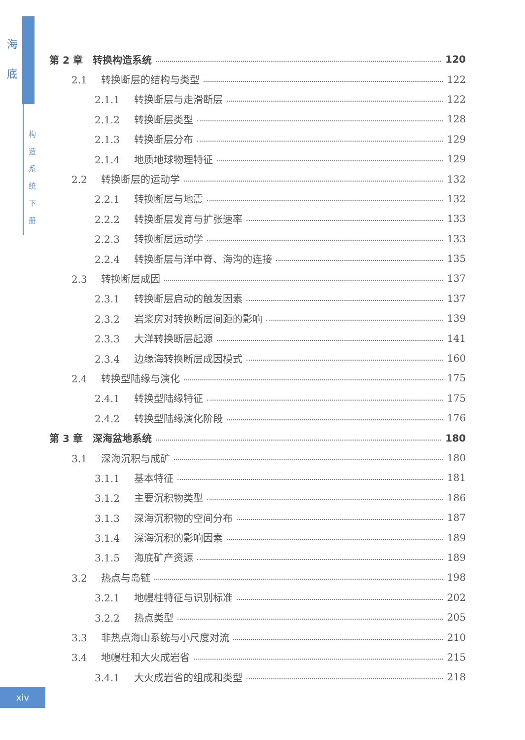海
底
构
造
系
统
下
册
第 2 章　转换构造系统 120
2.1 转换断层的结构与类型 122
2.1.1 转换断层与走滑断层 122
2.1.2 转换断层类型 128
2.1.3 转换断层分布 129
2.1.4 地质地球物理特征 129
2.2 转换断层的运动学 132
2.2.1 转换断层与地震 132
2.2.2 转换断层发育与扩张速率 133
2.2.3 转换断层运动学 133
2.2.4 转换断层与洋中脊、海沟的连接 135
2.3 转换断层成因 137
2.3.1 转换断层启动的触发因素 137
2.3.2 岩浆房对转换断层间距的影响 139
2.3.3 大洋转换断层起源 141
2.3.4 边缘海转换断层成因模式 160
2.4 转换型陆缘与演化 175
2.4.1 转换型陆缘特征 175
2.4.2 转换型陆缘演化阶段 176
第 3 章　深海盆地系统 180
3.1 深海沉积与成矿 180
3.1.1 基本特征 181
3.1.2 主要沉积物类型 186
3.1.3 深海沉积物的空间分布 187
3.1.4 深海沉积的影响因素 189
3.1.5 海底矿产资源 189
3.2 热点与岛链 198
3.2.1 地幔柱特征与识别标准 202
3.2.2 热点类型 205
3.3 非热点海山系统与小尺度对流 210
3.4 地幔柱和大火成岩省 215
3.4.1 大火成岩省的组成和类型 218
xiv